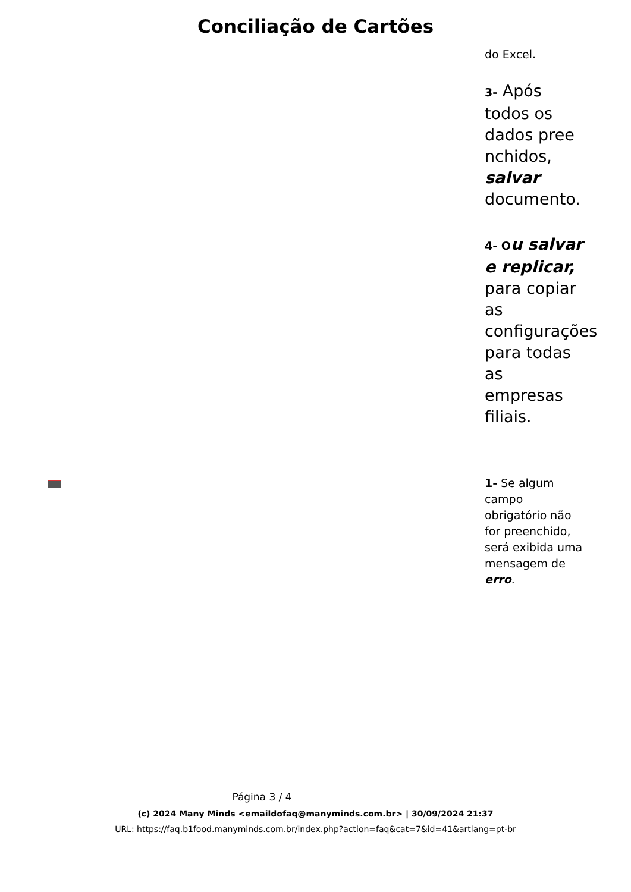Conciliação de Cartões
do Excel.
3- Após todos os dados pree nchidos, salvar documento.
4- O u salvar e replicar, para copiar as configurações para todas as empresas filiais.
1- Se algum campo obrigatório não for preenchido, será exibida uma mensagem de erro.
Página 3 / 4
(c) 2024 Many Minds <emaildofaq@manyminds.com.br> | 30/09/2024 21:37
URL: https://faq.b1food.manyminds.com.br/index.php?action=faq&cat=7&id=41&artlang=pt-br